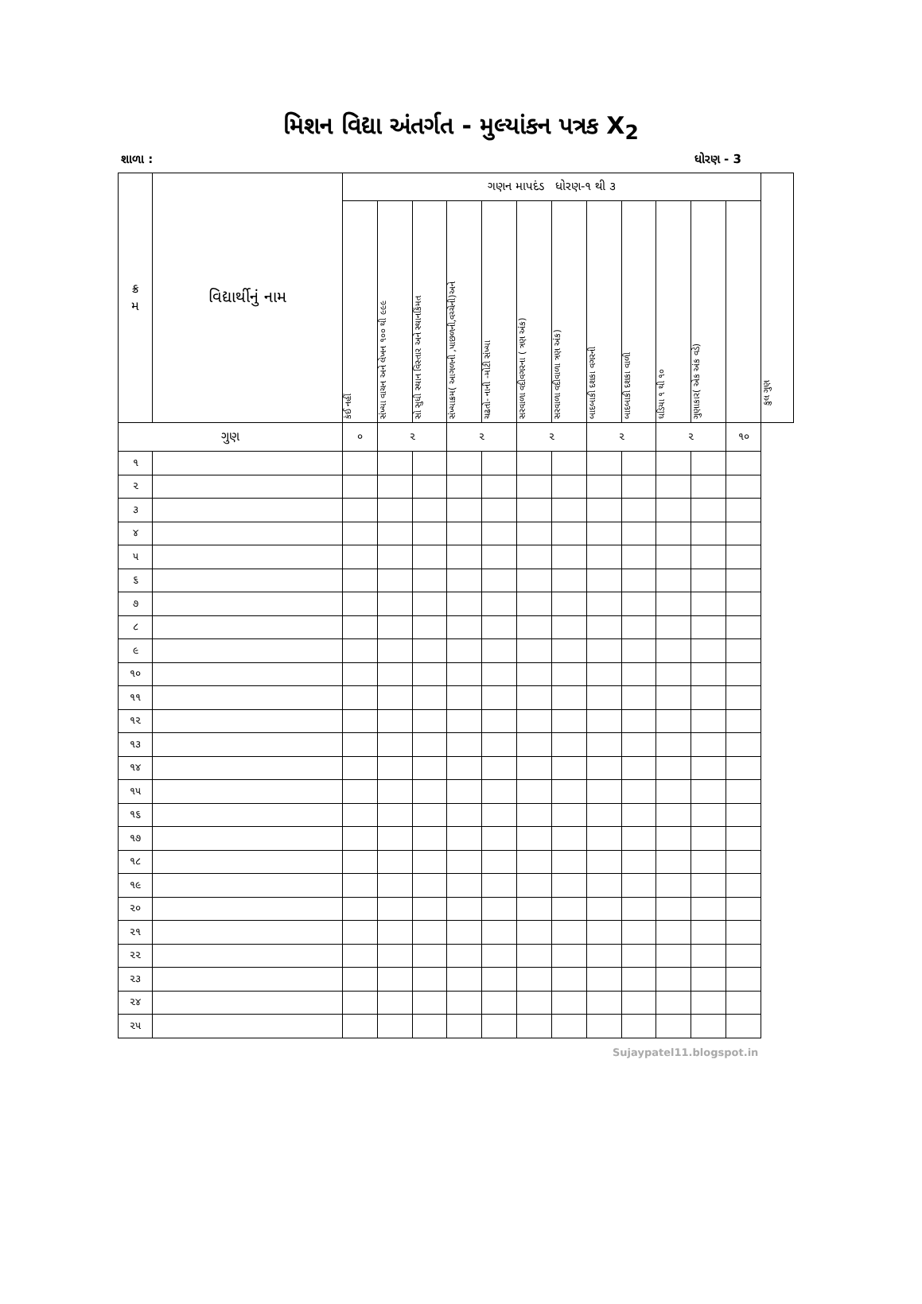મિશન વિદ્યા અંતર્ગત - મુલ્યાંકન પત્રક X<sub>2</sub>
શાળા : ધોરણ - 3
| ક્ર મ | વિદ્યાર્થીનું નામ | ગણન માપદંડ ધોરણ-૧ થી ૩ | | | | | | | | | | | | કુલ ગુણ |
| --- | --- | --- | --- | --- | --- | --- | --- | --- | --- | --- | --- | --- | --- | --- |
| | | કંઈ નહીં | સંખ્યા વાચન અને લેખન ૧૦૦ થી ૯૯૯ | સો સુધી સ્થાન વિસ્તાર અને સ્થાનકિંમત | સંખ્યાક્રમ( આગળની ,પાછળની,વચ્ચેની)અને | ચઢતો- નાની -મોટી સંખ્યા | સરવાળા વદીવગરના ( ત્રણ અંક) | સરવાળા વદીવાળા ત્રણ અંક) | બાદબાકી દશકા વગરની | બાદબાકી દશકા વાળી | ઘડિયા ૧ થી ૧૦ | ગુણાકાર( એક અંક વડે) | | |
| ગુણ | | ૦ | ૨ | | ૨ | | ૨ | | ૨ | | ૨ | | ૧૦ | |
| ૧ | | | | | | | | | | | | | | |
| ૨ | | | | | | | | | | | | | | |
| ૩ | | | | | | | | | | | | | | |
| ૪ | | | | | | | | | | | | | | |
| ૫ | | | | | | | | | | | | | | |
| ૬ | | | | | | | | | | | | | | |
| ૭ | | | | | | | | | | | | | | |
| ૮ | | | | | | | | | | | | | | |
| ૯ | | | | | | | | | | | | | | |
| ૧૦ | | | | | | | | | | | | | | |
| ૧૧ | | | | | | | | | | | | | | |
| ૧૨ | | | | | | | | | | | | | | |
| ૧૩ | | | | | | | | | | | | | | |
| ૧૪ | | | | | | | | | | | | | | |
| ૧૫ | | | | | | | | | | | | | | |
| ૧૬ | | | | | | | | | | | | | | |
| ૧૭ | | | | | | | | | | | | | | |
| ૧૮ | | | | | | | | | | | | | | |
| ૧૯ | | | | | | | | | | | | | | |
| ૨૦ | | | | | | | | | | | | | | |
| ૨૧ | | | | | | | | | | | | | | |
| ૨૨ | | | | | | | | | | | | | | |
| ૨૩ | | | | | | | | | | | | | | |
| ૨૪ | | | | | | | | | | | | | | |
| ૨૫ | | | | | | | | | | | | | | |
Sujaypatel11.blogspot.in